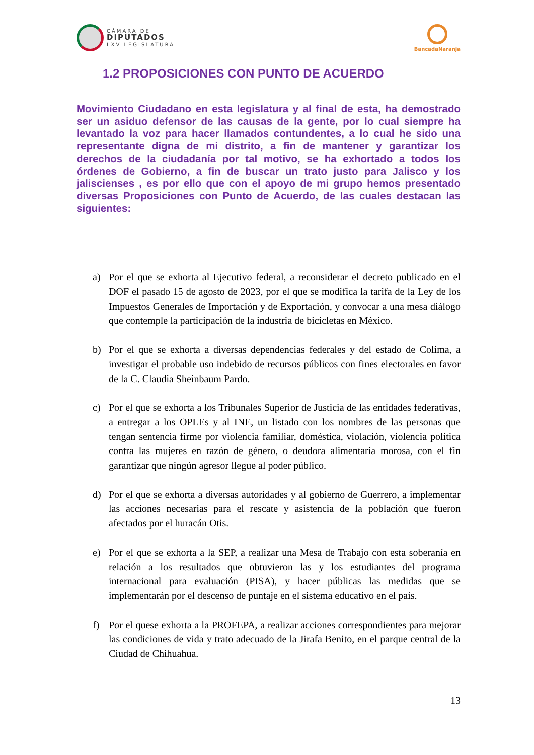CÁMARA DE
DIPUTADOS
LXV LEGISLATURA
BancadaNaranja
1.2 PROPOSICIONES CON PUNTO DE ACUERDO
Movimiento Ciudadano en esta legislatura y al final de esta, ha demostrado ser un asiduo defensor de las causas de la gente, por lo cual siempre ha levantado la voz para hacer llamados contundentes, a lo cual he sido una representante digna de mi distrito, a fin de mantener y garantizar los derechos de la ciudadanía por tal motivo, se ha exhortado a todos los órdenes de Gobierno, a fin de buscar un trato justo para Jalisco y los jaliscienses , es por ello que con el apoyo de mi grupo hemos presentado diversas Proposiciones con Punto de Acuerdo, de las cuales destacan las siguientes:
a) Por el que se exhorta al Ejecutivo federal, a reconsiderar el decreto publicado en el DOF el pasado 15 de agosto de 2023, por el que se modifica la tarifa de la Ley de los Impuestos Generales de Importación y de Exportación, y convocar a una mesa diálogo que contemple la participación de la industria de bicicletas en México.
b) Por el que se exhorta a diversas dependencias federales y del estado de Colima, a investigar el probable uso indebido de recursos públicos con fines electorales en favor de la C. Claudia Sheinbaum Pardo.
c) Por el que se exhorta a los Tribunales Superior de Justicia de las entidades federativas, a entregar a los OPLEs y al INE, un listado con los nombres de las personas que tengan sentencia firme por violencia familiar, doméstica, violación, violencia política contra las mujeres en razón de género, o deudora alimentaria morosa, con el fin garantizar que ningún agresor llegue al poder público.
d) Por el que se exhorta a diversas autoridades y al gobierno de Guerrero, a implementar las acciones necesarias para el rescate y asistencia de la población que fueron afectados por el huracán Otis.
e) Por el que se exhorta a la SEP, a realizar una Mesa de Trabajo con esta soberanía en relación a los resultados que obtuvieron las y los estudiantes del programa internacional para evaluación (PISA), y hacer públicas las medidas que se implementarán por el descenso de puntaje en el sistema educativo en el país.
f) Por el quese exhorta a la PROFEPA, a realizar acciones correspondientes para mejorar las condiciones de vida y trato adecuado de la Jirafa Benito, en el parque central de la Ciudad de Chihuahua.
13